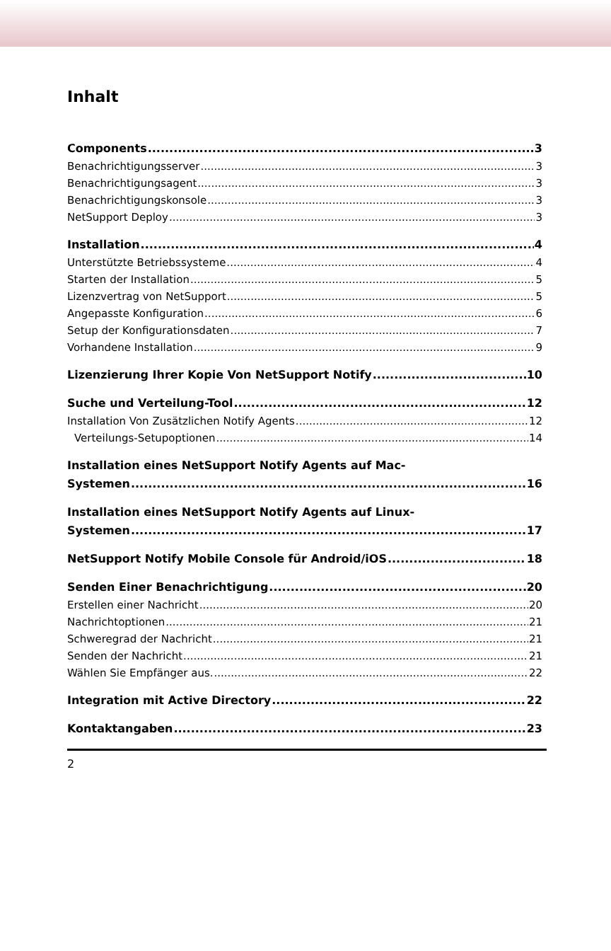Inhalt
Components 3
Benachrichtigungsserver 3
Benachrichtigungsagent 3
Benachrichtigungskonsole 3
NetSupport Deploy 3
Installation 4
Unterstützte Betriebssysteme 4
Starten der Installation 5
Lizenzvertrag von NetSupport 5
Angepasste Konfiguration 6
Setup der Konfigurationsdaten 7
Vorhandene Installation 9
Lizenzierung Ihrer Kopie Von NetSupport Notify 10
Suche und Verteilung-Tool 12
Installation Von Zusätzlichen Notify Agents 12
Verteilungs-Setupoptionen 14
Installation eines NetSupport Notify Agents auf Mac-
Systemen 16
Installation eines NetSupport Notify Agents auf Linux-
Systemen 17
NetSupport Notify Mobile Console für Android/iOS 18
Senden Einer Benachrichtigung 20
Erstellen einer Nachricht 20
Nachrichtoptionen 21
Schweregrad der Nachricht 21
Senden der Nachricht 21
Wählen Sie Empfänger aus. 22
Integration mit Active Directory 22
Kontaktangaben 23
2